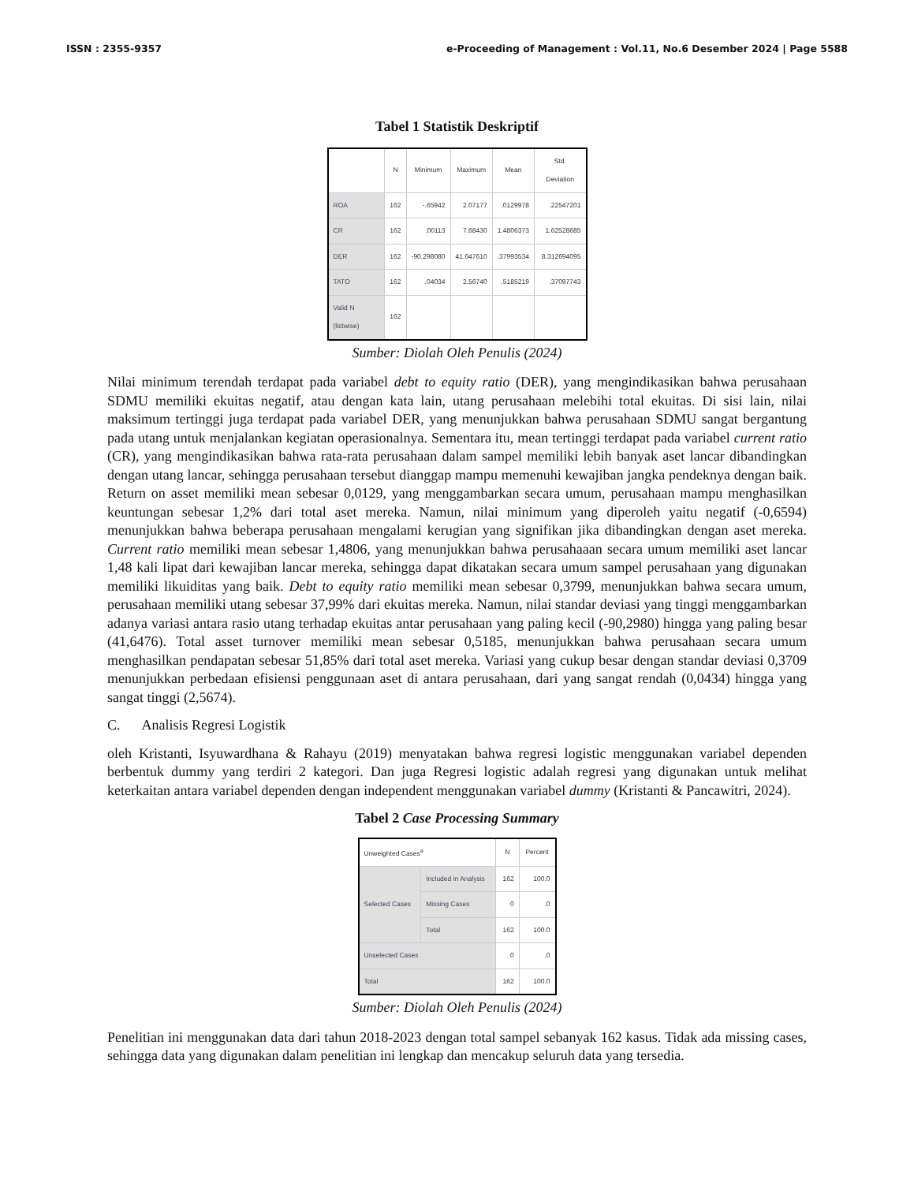ISSN : 2355-9357 e-Proceeding of Management : Vol.11, No.6 Desember 2024 | Page 5588
Tabel 1 Statistik Deskriptif
| | N | Minimum | Maximum | Mean | Std. Deviation |
| --- | --- | --- | --- | --- | --- |
| ROA | 162 | -.65942 | 2.07177 | .0129978 | .22547201 |
| CR | 162 | .00113 | 7.68430 | 1.4806373 | 1.62528685 |
| DER | 162 | -90.298080 | 41.647610 | .37993534 | 8.312694095 |
| TATO | 162 | .04034 | 2.56740 | .5185219 | .37097743 |
| Valid N (listwise) | 162 | | | | |
Sumber: Diolah Oleh Penulis (2024)
Nilai minimum terendah terdapat pada variabel debt to equity ratio (DER), yang mengindikasikan bahwa perusahaan SDMU memiliki ekuitas negatif, atau dengan kata lain, utang perusahaan melebihi total ekuitas. Di sisi lain, nilai maksimum tertinggi juga terdapat pada variabel DER, yang menunjukkan bahwa perusahaan SDMU sangat bergantung pada utang untuk menjalankan kegiatan operasionalnya. Sementara itu, mean tertinggi terdapat pada variabel current ratio (CR), yang mengindikasikan bahwa rata-rata perusahaan dalam sampel memiliki lebih banyak aset lancar dibandingkan dengan utang lancar, sehingga perusahaan tersebut dianggap mampu memenuhi kewajiban jangka pendeknya dengan baik. Return on asset memiliki mean sebesar 0,0129, yang menggambarkan secara umum, perusahaan mampu menghasilkan keuntungan sebesar 1,2% dari total aset mereka. Namun, nilai minimum yang diperoleh yaitu negatif (-0,6594) menunjukkan bahwa beberapa perusahaan mengalami kerugian yang signifikan jika dibandingkan dengan aset mereka. Current ratio memiliki mean sebesar 1,4806, yang menunjukkan bahwa perusahaaan secara umum memiliki aset lancar 1,48 kali lipat dari kewajiban lancar mereka, sehingga dapat dikatakan secara umum sampel perusahaan yang digunakan memiliki likuiditas yang baik. Debt to equity ratio memiliki mean sebesar 0,3799, menunjukkan bahwa secara umum, perusahaan memiliki utang sebesar 37,99% dari ekuitas mereka. Namun, nilai standar deviasi yang tinggi menggambarkan adanya variasi antara rasio utang terhadap ekuitas antar perusahaan yang paling kecil (-90,2980) hingga yang paling besar (41,6476). Total asset turnover memiliki mean sebesar 0,5185, menunjukkan bahwa perusahaan secara umum menghasilkan pendapatan sebesar 51,85% dari total aset mereka. Variasi yang cukup besar dengan standar deviasi 0,3709 menunjukkan perbedaan efisiensi penggunaan aset di antara perusahaan, dari yang sangat rendah (0,0434) hingga yang sangat tinggi (2,5674).
C. Analisis Regresi Logistik
oleh Kristanti, Isyuwardhana & Rahayu (2019) menyatakan bahwa regresi logistic menggunakan variabel dependen berbentuk dummy yang terdiri 2 kategori. Dan juga Regresi logistic adalah regresi yang digunakan untuk melihat keterkaitan antara variabel dependen dengan independent menggunakan variabel dummy (Kristanti & Pancawitri, 2024).
Tabel 2 Case Processing Summary
| Unweighted Cases<sup>a</sup> | | N | Percent |
| --- | --- | --- | --- |
| Selected Cases | Included in Analysis | 162 | 100.0 |
| | Missing Cases | 0 | .0 |
| | Total | 162 | 100.0 |
| Unselected Cases | | 0 | .0 |
| Total | | 162 | 100.0 |
Sumber: Diolah Oleh Penulis (2024)
Penelitian ini menggunakan data dari tahun 2018-2023 dengan total sampel sebanyak 162 kasus. Tidak ada missing cases, sehingga data yang digunakan dalam penelitian ini lengkap dan mencakup seluruh data yang tersedia.